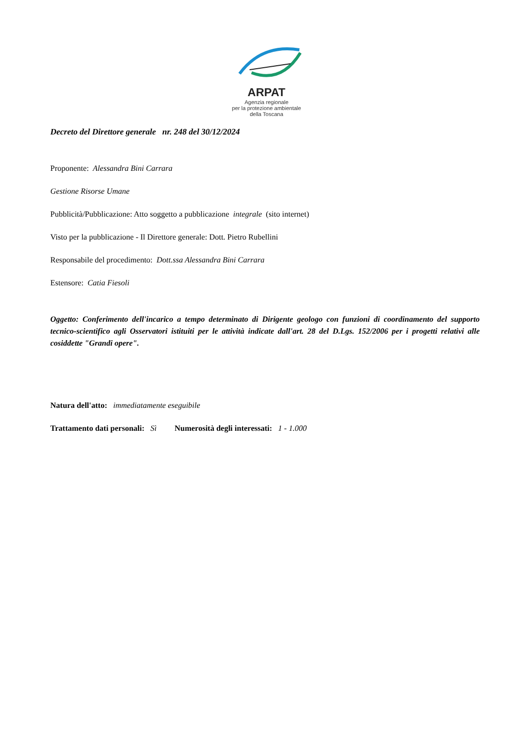ARPAT
Agenzia regionale
per la protezione ambientale
della Toscana
Decreto del Direttore generale nr. 248 del 30/12/2024
Proponente: Alessandra Bini Carrara
Gestione Risorse Umane
Pubblicità/Pubblicazione: Atto soggetto a pubblicazione integrale (sito internet)
Visto per la pubblicazione - Il Direttore generale: Dott. Pietro Rubellini
Responsabile del procedimento: Dott.ssa Alessandra Bini Carrara
Estensore: Catia Fiesoli
Oggetto: Conferimento dell'incarico a tempo determinato di Dirigente geologo con funzioni di coordinamento del supporto tecnico-scientifico agli Osservatori istituiti per le attività indicate dall'art. 28 del D.Lgs. 152/2006 per i progetti relativi alle cosiddette "Grandi opere".
Natura dell'atto: immediatamente eseguibile
Trattamento dati personali: Sì Numerosità degli interessati: 1 - 1.000